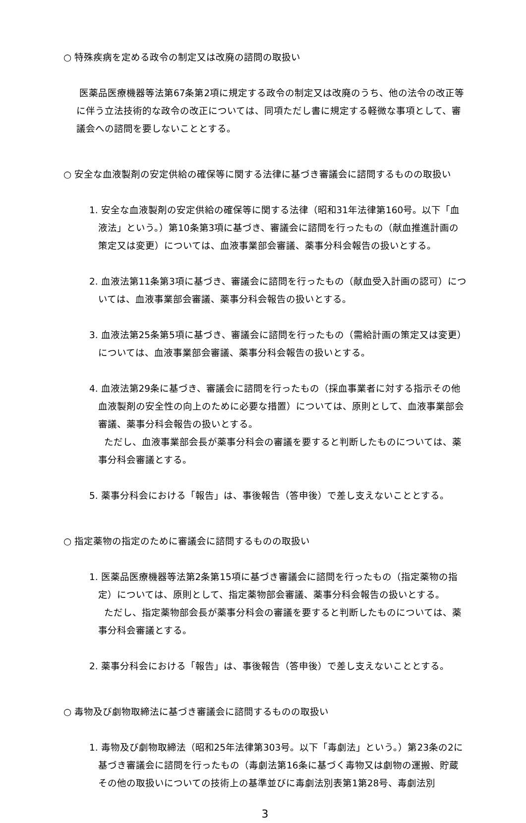○ 特殊疾病を定める政令の制定又は改廃の諮問の取扱い
医薬品医療機器等法第67条第2項に規定する政令の制定又は改廃のうち、他の法令の改正等に伴う立法技術的な政令の改正については、同項ただし書に規定する軽微な事項として、審議会への諮問を要しないこととする。
○ 安全な血液製剤の安定供給の確保等に関する法律に基づき審議会に諮問するものの取扱い
1. 安全な血液製剤の安定供給の確保等に関する法律（昭和31年法律第160号。以下「血液法」という。）第10条第3項に基づき、審議会に諮問を行ったもの（献血推進計画の策定又は変更）については、血液事業部会審議、薬事分科会報告の扱いとする。
2. 血液法第11条第3項に基づき、審議会に諮問を行ったもの（献血受入計画の認可）については、血液事業部会審議、薬事分科会報告の扱いとする。
3. 血液法第25条第5項に基づき、審議会に諮問を行ったもの（需給計画の策定又は変更）については、血液事業部会審議、薬事分科会報告の扱いとする。
4. 血液法第29条に基づき、審議会に諮問を行ったもの（採血事業者に対する指示その他血液製剤の安全性の向上のために必要な措置）については、原則として、血液事業部会審議、薬事分科会報告の扱いとする。
ただし、血液事業部会長が薬事分科会の審議を要すると判断したものについては、薬事分科会審議とする。
5. 薬事分科会における「報告」は、事後報告（答申後）で差し支えないこととする。
○ 指定薬物の指定のために審議会に諮問するものの取扱い
1. 医薬品医療機器等法第2条第15項に基づき審議会に諮問を行ったもの（指定薬物の指定）については、原則として、指定薬物部会審議、薬事分科会報告の扱いとする。
ただし、指定薬物部会長が薬事分科会の審議を要すると判断したものについては、薬事分科会審議とする。
2. 薬事分科会における「報告」は、事後報告（答申後）で差し支えないこととする。
○ 毒物及び劇物取締法に基づき審議会に諮問するものの取扱い
1. 毒物及び劇物取締法（昭和25年法律第303号。以下「毒劇法」という。）第23条の2に基づき審議会に諮問を行ったもの（毒劇法第16条に基づく毒物又は劇物の運搬、貯蔵その他の取扱いについての技術上の基準並びに毒劇法別表第1第28号、毒劇法別
3